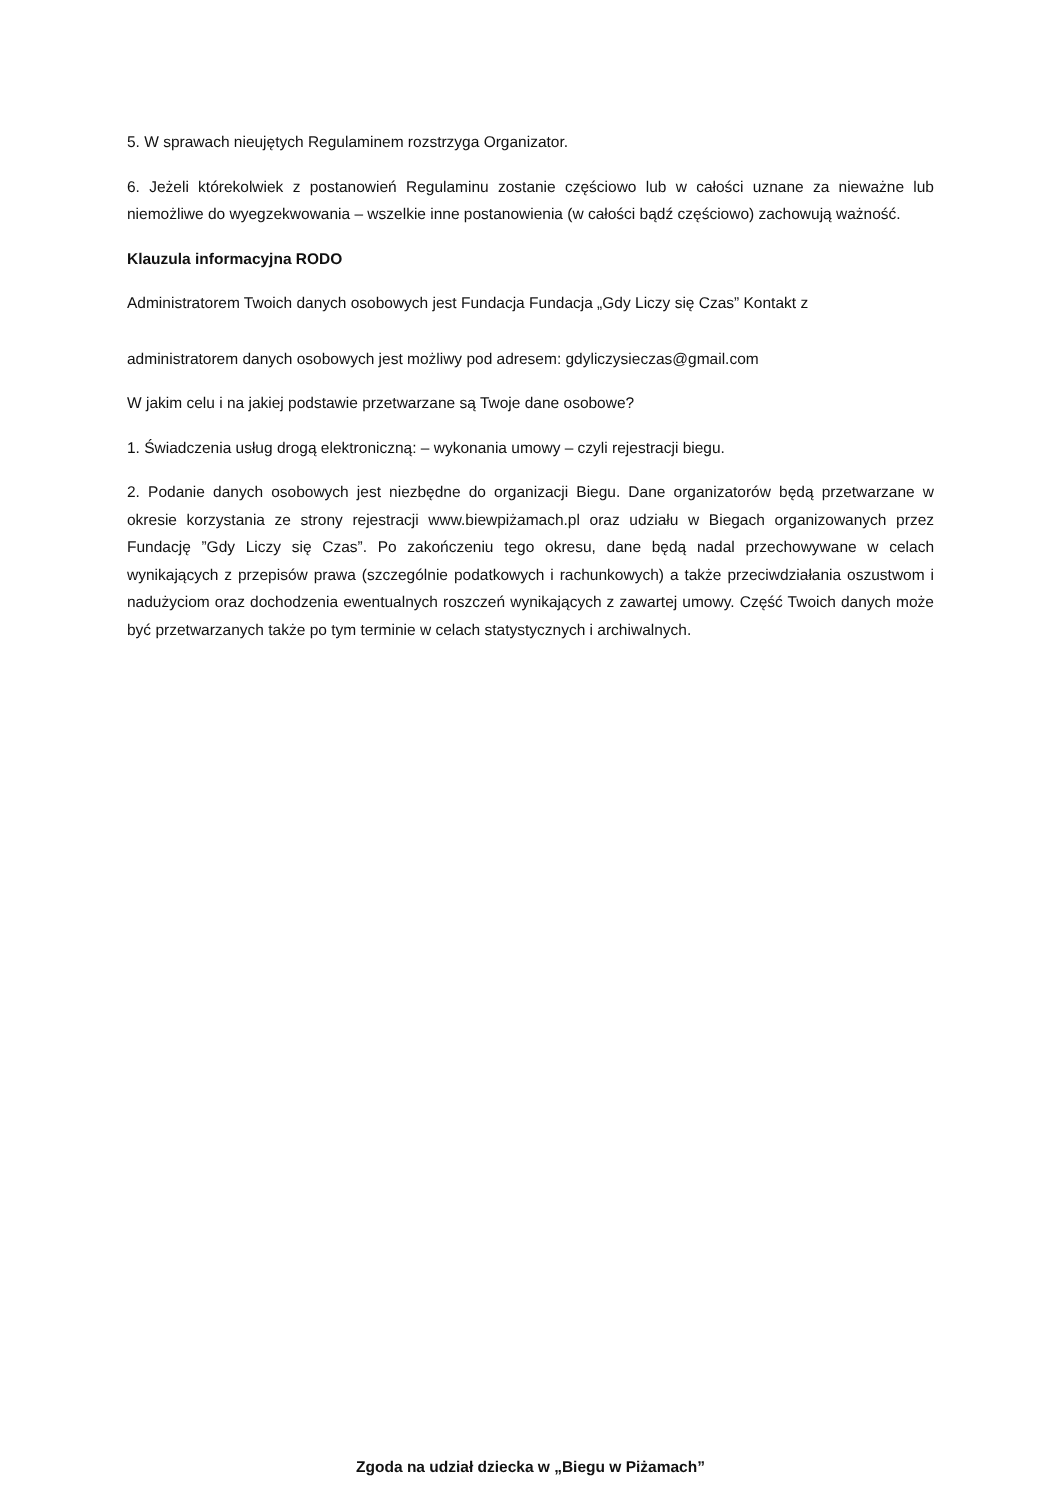5. W sprawach nieujętych Regulaminem rozstrzyga Organizator.
6. Jeżeli którekolwiek z postanowień Regulaminu zostanie częściowo lub w całości uznane za nieważne lub niemożliwe do wyegzekwowania – wszelkie inne postanowienia (w całości bądź częściowo) zachowują ważność.
Klauzula informacyjna RODO
Administratorem Twoich danych osobowych jest Fundacja Fundacja „Gdy Liczy się Czas” Kontakt z
administratorem danych osobowych jest możliwy pod adresem: gdyliczysieczas@gmail.com
W jakim celu i na jakiej podstawie przetwarzane są Twoje dane osobowe?
1. Świadczenia usług drogą elektroniczną: – wykonania umowy – czyli rejestracji biegu.
2. Podanie danych osobowych jest niezbędne do organizacji Biegu. Dane organizatorów będą przetwarzane w okresie korzystania ze strony rejestracji www.biewpiżamach.pl oraz udziału w Biegach organizowanych przez Fundację ”Gdy Liczy się Czas”. Po zakończeniu tego okresu, dane będą nadal przechowywane w celach wynikających z przepisów prawa (szczególnie podatkowych i rachunkowych) a także przeciwdziałania oszustwom i nadużyciom oraz dochodzenia ewentualnych roszczeń wynikających z zawartej umowy. Część Twoich danych może być przetwarzanych także po tym terminie w celach statystycznych i archiwalnych.
Zgoda na udział dziecka w „Biegu w Piżamach”